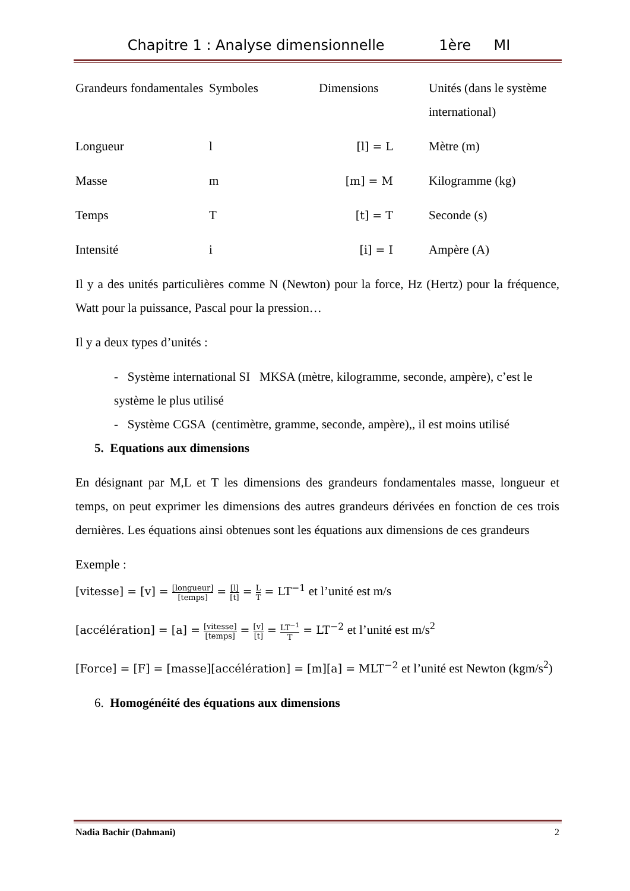Chapitre 1 : Analyse dimensionnelle 1ère MI
| Grandeurs fondamentales | Symboles | Dimensions | Unités (dans le système international) |
| Longueur | l | [l] = L | Mètre (m) |
| Masse | m | [m] = M | Kilogramme (kg) |
| Temps | T | [t] = T | Seconde (s) |
| Intensité | i | [i] = I | Ampère (A) |
Il y a des unités particulières comme N (Newton) pour la force, Hz (Hertz) pour la fréquence, Watt pour la puissance, Pascal pour la pression…
Il y a deux types d’unités :
- Système international SI MKSA (mètre, kilogramme, seconde, ampère), c’est le système le plus utilisé
- Système CGSA (centimètre, gramme, seconde, ampère),, il est moins utilisé
5. Equations aux dimensions
En désignant par M,L et T les dimensions des grandeurs fondamentales masse, longueur et temps, on peut exprimer les dimensions des autres grandeurs dérivées en fonction de ces trois dernières. Les équations ainsi obtenues sont les équations aux dimensions de ces grandeurs
Exemple :
[vitesse] = [v] = [longueur] [temps] = [l] [t] = L T = LT<sup>−1</sup> et l’unité est m/s
[accélération] = [a] = [vitesse] [temps] = [v] [t] = LT<sup>−1</sup> T = LT<sup>−2</sup> et l’unité est m/s<sup>2</sup>
[Force] = [F] = [masse][accélération] = [m][a] = MLT<sup>−2</sup> et l’unité est Newton (kgm/s<sup>2</sup>)
6. Homogénéité des équations aux dimensions
Nadia Bachir (Dahmani) 2